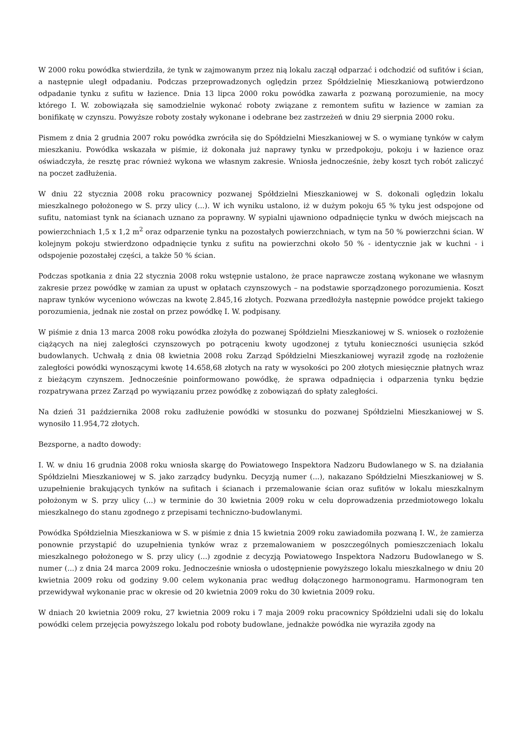W 2000 roku powódka stwierdziła, że tynk w zajmowanym przez nią lokalu zaczął odparzać i odchodzić od sufitów i ścian, a następnie uległ odpadaniu. Podczas przeprowadzonych oględzin przez Spółdzielnię Mieszkaniową potwierdzono odpadanie tynku z sufitu w łazience. Dnia 13 lipca 2000 roku powódka zawarła z pozwaną porozumienie, na mocy którego I. W. zobowiązała się samodzielnie wykonać roboty związane z remontem sufitu w łazience w zamian za bonifikatę w czynszu. Powyższe roboty zostały wykonane i odebrane bez zastrzeżeń w dniu 29 sierpnia 2000 roku.
Pismem z dnia 2 grudnia 2007 roku powódka zwróciła się do Spółdzielni Mieszkaniowej w S. o wymianę tynków w całym mieszkaniu. Powódka wskazała w piśmie, iż dokonała już naprawy tynku w przedpokoju, pokoju i w łazience oraz oświadczyła, że resztę prac również wykona we własnym zakresie. Wniosła jednocześnie, żeby koszt tych robót zaliczyć na poczet zadłużenia.
W dniu 22 stycznia 2008 roku pracownicy pozwanej Spółdzielni Mieszkaniowej w S. dokonali oględzin lokalu mieszkalnego położonego w S. przy ulicy (...). W ich wyniku ustalono, iż w dużym pokoju 65 % tyku jest odspojone od sufitu, natomiast tynk na ścianach uznano za poprawny. W sypialni ujawniono odpadnięcie tynku w dwóch miejscach na powierzchniach 1,5 x 1,2 m<sup>2</sup> oraz odparzenie tynku na pozostałych powierzchniach, w tym na 50 % powierzchni ścian. W kolejnym pokoju stwierdzono odpadnięcie tynku z sufitu na powierzchni około 50 % - identycznie jak w kuchni - i odspojenie pozostałej części, a także 50 % ścian.
Podczas spotkania z dnia 22 stycznia 2008 roku wstępnie ustalono, że prace naprawcze zostaną wykonane we własnym zakresie przez powódkę w zamian za upust w opłatach czynszowych – na podstawie sporządzonego porozumienia. Koszt napraw tynków wyceniono wówczas na kwotę 2.845,16 złotych. Pozwana przedłożyła następnie powódce projekt takiego porozumienia, jednak nie został on przez powódkę I. W. podpisany.
W piśmie z dnia 13 marca 2008 roku powódka złożyła do pozwanej Spółdzielni Mieszkaniowej w S. wniosek o rozłożenie ciążących na niej zaległości czynszowych po potrąceniu kwoty ugodzonej z tytułu konieczności usunięcia szkód budowlanych. Uchwałą z dnia 08 kwietnia 2008 roku Zarząd Spółdzielni Mieszkaniowej wyraził zgodę na rozłożenie zaległości powódki wynoszącymi kwotę 14.658,68 złotych na raty w wysokości po 200 złotych miesięcznie płatnych wraz z bieżącym czynszem. Jednocześnie poinformowano powódkę, że sprawa odpadnięcia i odparzenia tynku będzie rozpatrywana przez Zarząd po wywiązaniu przez powódkę z zobowiązań do spłaty zaległości.
Na dzień 31 października 2008 roku zadłużenie powódki w stosunku do pozwanej Spółdzielni Mieszkaniowej w S. wynosiło 11.954,72 złotych.
Bezsporne, a nadto dowody:
I. W. w dniu 16 grudnia 2008 roku wniosła skargę do Powiatowego Inspektora Nadzoru Budowlanego w S. na działania Spółdzielni Mieszkaniowej w S. jako zarządcy budynku. Decyzją numer (...), nakazano Spółdzielni Mieszkaniowej w S. uzupełnienie brakujących tynków na sufitach i ścianach i przemalowanie ścian oraz sufitów w lokalu mieszkalnym położonym w S. przy ulicy (...) w terminie do 30 kwietnia 2009 roku w celu doprowadzenia przedmiotowego lokalu mieszkalnego do stanu zgodnego z przepisami techniczno-budowlanymi.
Powódka Spółdzielnia Mieszkaniowa w S. w piśmie z dnia 15 kwietnia 2009 roku zawiadomiła pozwaną I. W., że zamierza ponownie przystąpić do uzupełnienia tynków wraz z przemalowaniem w poszczególnych pomieszczeniach lokalu mieszkalnego położonego w S. przy ulicy (...) zgodnie z decyzją Powiatowego Inspektora Nadzoru Budowlanego w S. numer (...) z dnia 24 marca 2009 roku. Jednocześnie wniosła o udostępnienie powyższego lokalu mieszkalnego w dniu 20 kwietnia 2009 roku od godziny 9.00 celem wykonania prac według dołączonego harmonogramu. Harmonogram ten przewidywał wykonanie prac w okresie od 20 kwietnia 2009 roku do 30 kwietnia 2009 roku.
W dniach 20 kwietnia 2009 roku, 27 kwietnia 2009 roku i 7 maja 2009 roku pracownicy Spółdzielni udali się do lokalu powódki celem przejęcia powyższego lokalu pod roboty budowlane, jednakże powódka nie wyraziła zgody na